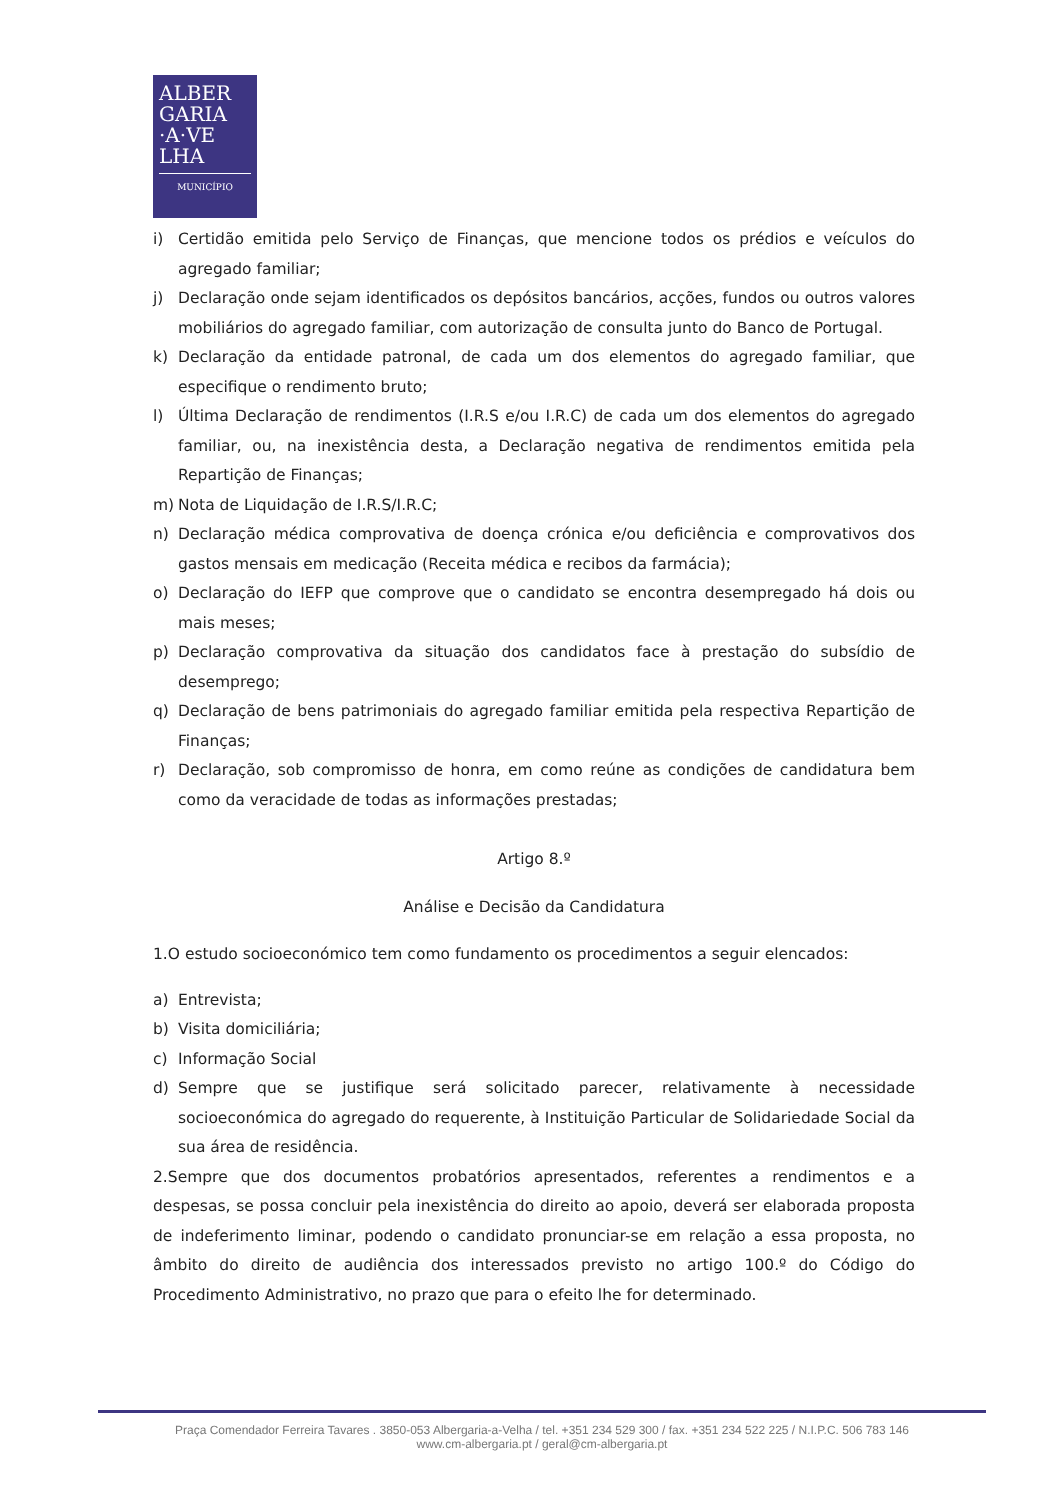ALBER
GARIA
·A·VE
LHA
MUNICÍPIO
i) Certidão emitida pelo Serviço de Finanças, que mencione todos os prédios e veículos do agregado familiar;
j) Declaração onde sejam identificados os depósitos bancários, acções, fundos ou outros valores mobiliários do agregado familiar, com autorização de consulta junto do Banco de Portugal.
k) Declaração da entidade patronal, de cada um dos elementos do agregado familiar, que especifique o rendimento bruto;
l) Última Declaração de rendimentos (I.R.S e/ou I.R.C) de cada um dos elementos do agregado familiar, ou, na inexistência desta, a Declaração negativa de rendimentos emitida pela Repartição de Finanças;
m) Nota de Liquidação de I.R.S/I.R.C;
n) Declaração médica comprovativa de doença crónica e/ou deficiência e comprovativos dos gastos mensais em medicação (Receita médica e recibos da farmácia);
o) Declaração do IEFP que comprove que o candidato se encontra desempregado há dois ou mais meses;
p) Declaração comprovativa da situação dos candidatos face à prestação do subsídio de desemprego;
q) Declaração de bens patrimoniais do agregado familiar emitida pela respectiva Repartição de Finanças;
r) Declaração, sob compromisso de honra, em como reúne as condições de candidatura bem como da veracidade de todas as informações prestadas;
Artigo 8.º
Análise e Decisão da Candidatura
1.O estudo socioeconómico tem como fundamento os procedimentos a seguir elencados:
a) Entrevista;
b) Visita domiciliária;
c) Informação Social
d) Sempre que se justifique será solicitado parecer, relativamente à necessidade socioeconómica do agregado do requerente, à Instituição Particular de Solidariedade Social da sua área de residência.
2.Sempre que dos documentos probatórios apresentados, referentes a rendimentos e a despesas, se possa concluir pela inexistência do direito ao apoio, deverá ser elaborada proposta de indeferimento liminar, podendo o candidato pronunciar-se em relação a essa proposta, no âmbito do direito de audiência dos interessados previsto no artigo 100.º do Código do Procedimento Administrativo, no prazo que para o efeito lhe for determinado.
Praça Comendador Ferreira Tavares . 3850-053 Albergaria-a-Velha / tel. +351 234 529 300 / fax. +351 234 522 225 / N.I.P.C. 506 783 146
www.cm-albergaria.pt / geral@cm-albergaria.pt